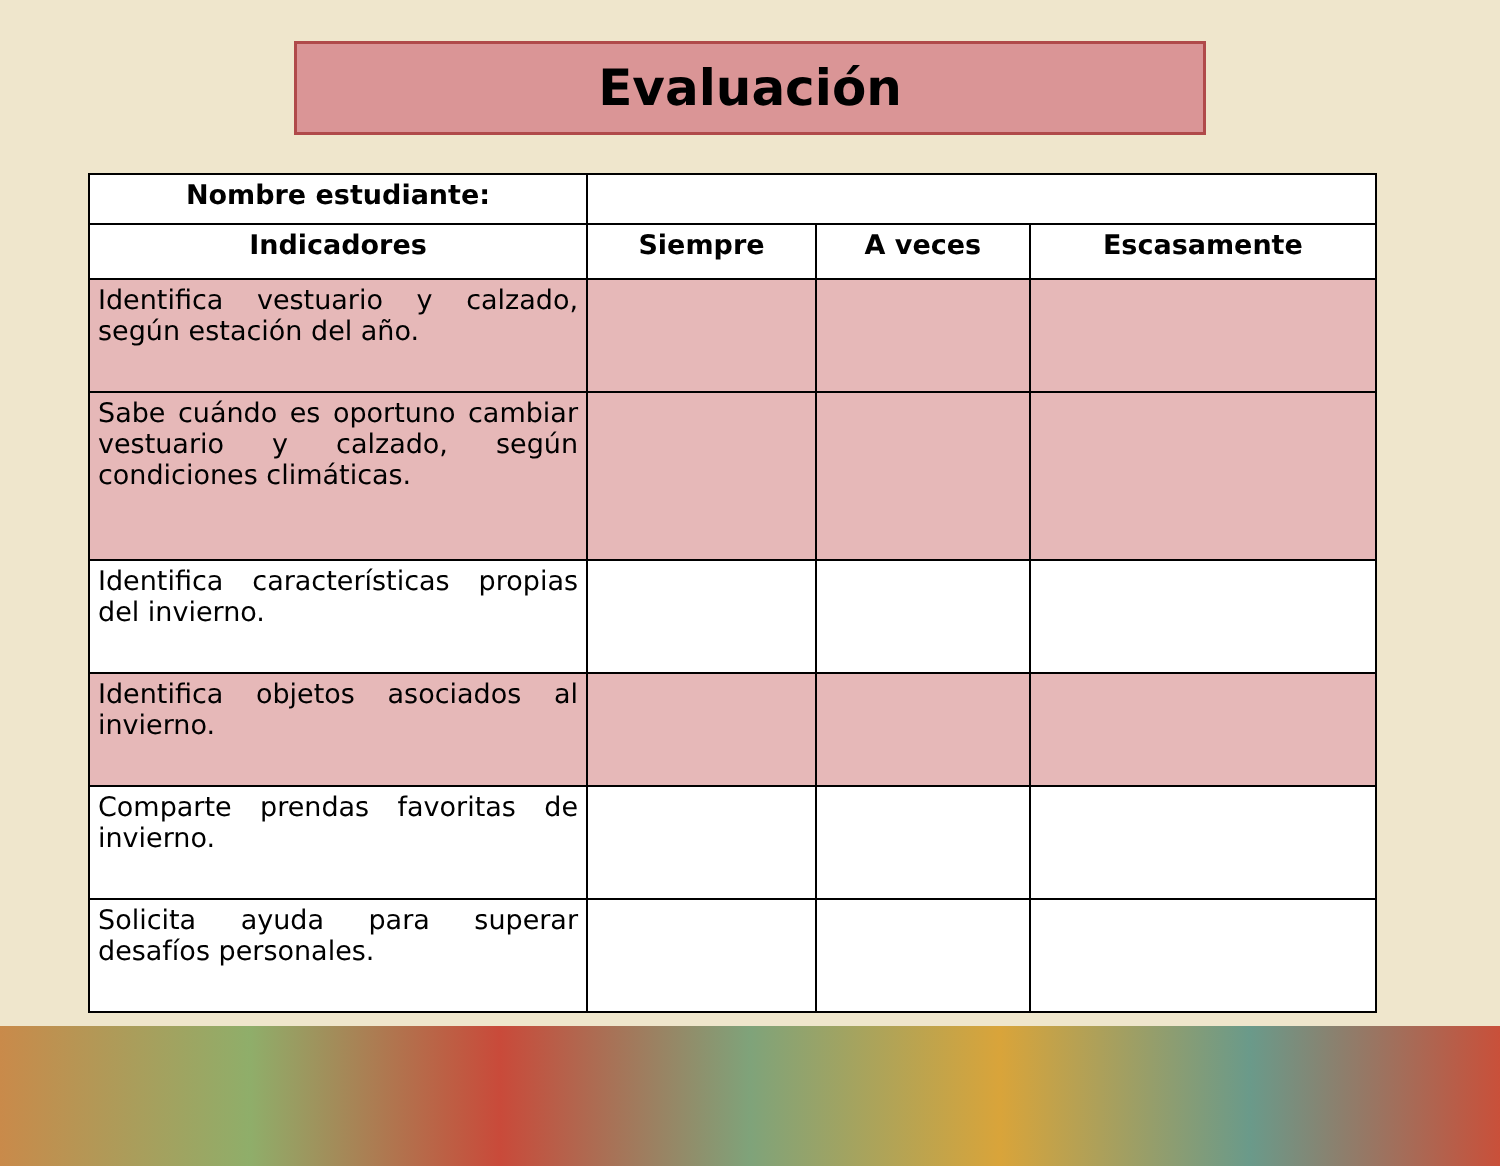Evaluación
| Nombre estudiante: | | | |
| Indicadores | Siempre | A veces | Escasamente |
| Identifica vestuario y calzado, según estación del año. | | | |
| Sabe cuándo es oportuno cambiar vestuario y calzado, según condiciones climáticas. | | | |
| Identifica características propias del invierno. | | | |
| Identifica objetos asociados al invierno. | | | |
| Comparte prendas favoritas de invierno. | | | |
| Solicita ayuda para superar desafíos personales. | | | |